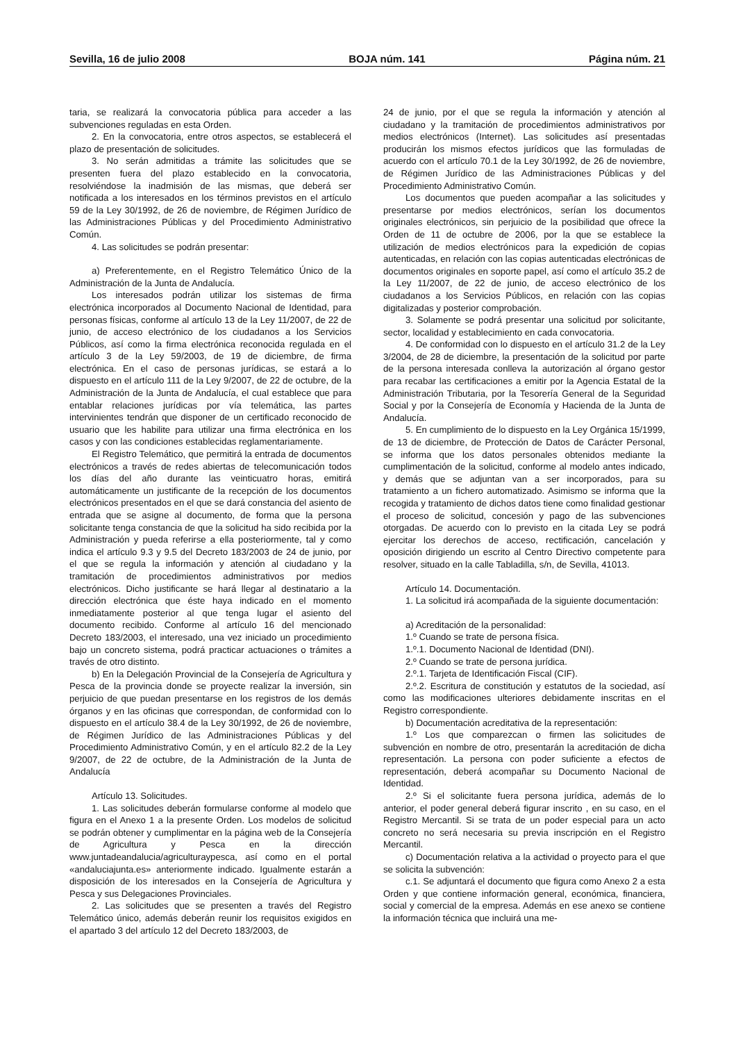Sevilla, 16 de julio 2008 BOJA núm. 141 Página núm. 21
taria, se realizará la convocatoria pública para acceder a las subvenciones reguladas en esta Orden.
2. En la convocatoria, entre otros aspectos, se establecerá el plazo de presentación de solicitudes.
3. No serán admitidas a trámite las solicitudes que se presenten fuera del plazo establecido en la convocatoria, resolviéndose la inadmisión de las mismas, que deberá ser notificada a los interesados en los términos previstos en el artículo 59 de la Ley 30/1992, de 26 de noviembre, de Régimen Jurídico de las Administraciones Públicas y del Procedimiento Administrativo Común.
4. Las solicitudes se podrán presentar:
a) Preferentemente, en el Registro Telemático Único de la Administración de la Junta de Andalucía.
Los interesados podrán utilizar los sistemas de firma electrónica incorporados al Documento Nacional de Identidad, para personas físicas, conforme al artículo 13 de la Ley 11/2007, de 22 de junio, de acceso electrónico de los ciudadanos a los Servicios Públicos, así como la firma electrónica reconocida regulada en el artículo 3 de la Ley 59/2003, de 19 de diciembre, de firma electrónica. En el caso de personas jurídicas, se estará a lo dispuesto en el artículo 111 de la Ley 9/2007, de 22 de octubre, de la Administración de la Junta de Andalucía, el cual establece que para entablar relaciones jurídicas por vía telemática, las partes intervinientes tendrán que disponer de un certificado reconocido de usuario que les habilite para utilizar una firma electrónica en los casos y con las condiciones establecidas reglamentariamente.
El Registro Telemático, que permitirá la entrada de documentos electrónicos a través de redes abiertas de telecomunicación todos los días del año durante las veinticuatro horas, emitirá automáticamente un justificante de la recepción de los documentos electrónicos presentados en el que se dará constancia del asiento de entrada que se asigne al documento, de forma que la persona solicitante tenga constancia de que la solicitud ha sido recibida por la Administración y pueda referirse a ella posteriormente, tal y como indica el artículo 9.3 y 9.5 del Decreto 183/2003 de 24 de junio, por el que se regula la información y atención al ciudadano y la tramitación de procedimientos administrativos por medios electrónicos. Dicho justificante se hará llegar al destinatario a la dirección electrónica que éste haya indicado en el momento inmediatamente posterior al que tenga lugar el asiento del documento recibido. Conforme al artículo 16 del mencionado Decreto 183/2003, el interesado, una vez iniciado un procedimiento bajo un concreto sistema, podrá practicar actuaciones o trámites a través de otro distinto.
b) En la Delegación Provincial de la Consejería de Agricultura y Pesca de la provincia donde se proyecte realizar la inversión, sin perjuicio de que puedan presentarse en los registros de los demás órganos y en las oficinas que correspondan, de conformidad con lo dispuesto en el artículo 38.4 de la Ley 30/1992, de 26 de noviembre, de Régimen Jurídico de las Administraciones Públicas y del Procedimiento Administrativo Común, y en el artículo 82.2 de la Ley 9/2007, de 22 de octubre, de la Administración de la Junta de Andalucía
Artículo 13. Solicitudes.
1. Las solicitudes deberán formularse conforme al modelo que figura en el Anexo 1 a la presente Orden. Los modelos de solicitud se podrán obtener y cumplimentar en la página web de la Consejería de Agricultura y Pesca en la dirección www.juntadeandalucia/agriculturaypesca, así como en el portal «andaluciajunta.es» anteriormente indicado. Igualmente estarán a disposición de los interesados en la Consejería de Agricultura y Pesca y sus Delegaciones Provinciales.
2. Las solicitudes que se presenten a través del Registro Telemático único, además deberán reunir los requisitos exigidos en el apartado 3 del artículo 12 del Decreto 183/2003, de
24 de junio, por el que se regula la información y atención al ciudadano y la tramitación de procedimientos administrativos por medios electrónicos (Internet). Las solicitudes así presentadas producirán los mismos efectos jurídicos que las formuladas de acuerdo con el artículo 70.1 de la Ley 30/1992, de 26 de noviembre, de Régimen Jurídico de las Administraciones Públicas y del Procedimiento Administrativo Común.
Los documentos que pueden acompañar a las solicitudes y presentarse por medios electrónicos, serían los documentos originales electrónicos, sin perjuicio de la posibilidad que ofrece la Orden de 11 de octubre de 2006, por la que se establece la utilización de medios electrónicos para la expedición de copias autenticadas, en relación con las copias autenticadas electrónicas de documentos originales en soporte papel, así como el artículo 35.2 de la Ley 11/2007, de 22 de junio, de acceso electrónico de los ciudadanos a los Servicios Públicos, en relación con las copias digitalizadas y posterior comprobación.
3. Solamente se podrá presentar una solicitud por solicitante, sector, localidad y establecimiento en cada convocatoria.
4. De conformidad con lo dispuesto en el artículo 31.2 de la Ley 3/2004, de 28 de diciembre, la presentación de la solicitud por parte de la persona interesada conlleva la autorización al órgano gestor para recabar las certificaciones a emitir por la Agencia Estatal de la Administración Tributaria, por la Tesorería General de la Seguridad Social y por la Consejería de Economía y Hacienda de la Junta de Andalucía.
5. En cumplimiento de lo dispuesto en la Ley Orgánica 15/1999, de 13 de diciembre, de Protección de Datos de Carácter Personal, se informa que los datos personales obtenidos mediante la cumplimentación de la solicitud, conforme al modelo antes indicado, y demás que se adjuntan van a ser incorporados, para su tratamiento a un fichero automatizado. Asimismo se informa que la recogida y tratamiento de dichos datos tiene como finalidad gestionar el proceso de solicitud, concesión y pago de las subvenciones otorgadas. De acuerdo con lo previsto en la citada Ley se podrá ejercitar los derechos de acceso, rectificación, cancelación y oposición dirigiendo un escrito al Centro Directivo competente para resolver, situado en la calle Tabladilla, s/n, de Sevilla, 41013.
Artículo 14. Documentación.
1. La solicitud irá acompañada de la siguiente documentación:
a) Acreditación de la personalidad:
1.º Cuando se trate de persona física.
1.º.1. Documento Nacional de Identidad (DNI).
2.º Cuando se trate de persona jurídica.
2.º.1. Tarjeta de Identificación Fiscal (CIF).
2.º.2. Escritura de constitución y estatutos de la sociedad, así como las modificaciones ulteriores debidamente inscritas en el Registro correspondiente.
b) Documentación acreditativa de la representación:
1.º Los que comparezcan o firmen las solicitudes de subvención en nombre de otro, presentarán la acreditación de dicha representación. La persona con poder suficiente a efectos de representación, deberá acompañar su Documento Nacional de Identidad.
2.º Si el solicitante fuera persona jurídica, además de lo anterior, el poder general deberá figurar inscrito , en su caso, en el Registro Mercantil. Si se trata de un poder especial para un acto concreto no será necesaria su previa inscripción en el Registro Mercantil.
c) Documentación relativa a la actividad o proyecto para el que se solicita la subvención:
c.1. Se adjuntará el documento que figura como Anexo 2 a esta Orden y que contiene información general, económica, financiera, social y comercial de la empresa. Además en ese anexo se contiene la información técnica que incluirá una me-